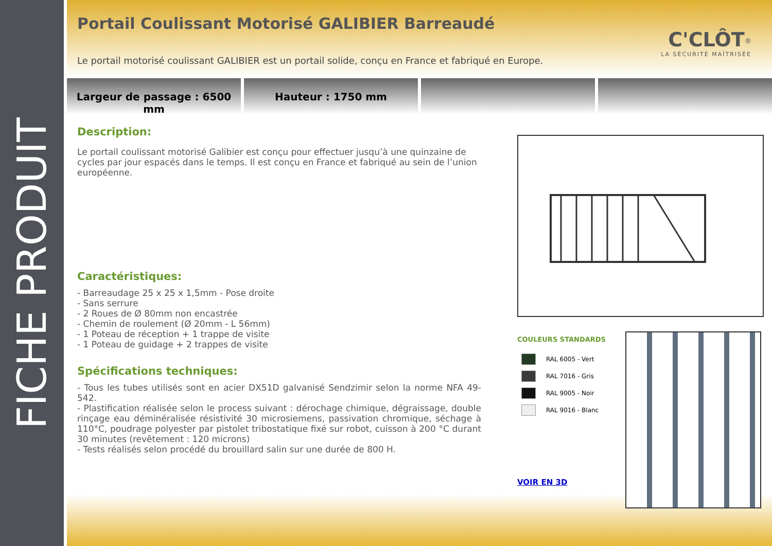FICHE PRODUIT
Portail Coulissant Motorisé GALIBIER Barreaudé
C'CLÔT<sup>®</sup>
LA SÉCURITÉ MAÎTRISÉE
Le portail motorisé coulissant GALIBIER est un portail solide, conçu en France et fabriqué en Europe.
Largeur de passage : 6500 mm Hauteur : 1750 mm
Description:
Le portail coulissant motorisé Galibier est conçu pour effectuer jusqu’à une quinzaine de cycles par jour espacés dans le temps. Il est conçu en France et fabriqué au sein de l’union européenne.
Caractéristiques:
- Barreaudage 25 x 25 x 1,5mm - Pose droite
- Sans serrure
- 2 Roues de Ø 80mm non encastrée
- Chemin de roulement (Ø 20mm - L 56mm)
- 1 Poteau de réception + 1 trappe de visite
- 1 Poteau de guidage + 2 trappes de visite
Spécifications techniques:
- Tous les tubes utilisés sont en acier DX51D galvanisé Sendzimir selon la norme NFA 49-542.
- Plastification réalisée selon le process suivant : dérochage chimique, dégraissage, double rinçage eau déminéralisée résistivité 30 microsiemens, passivation chromique, séchage à 110°C, poudrage polyester par pistolet tribostatique fixé sur robot, cuisson à 200 °C durant 30 minutes (revêtement : 120 microns)
- Tests réalisés selon procédé du brouillard salin sur une durée de 800 H.
COULEURS STANDARDS
RAL 6005 - Vert
RAL 7016 - Gris
RAL 9005 - Noir
RAL 9016 - Blanc
VOIR EN 3D